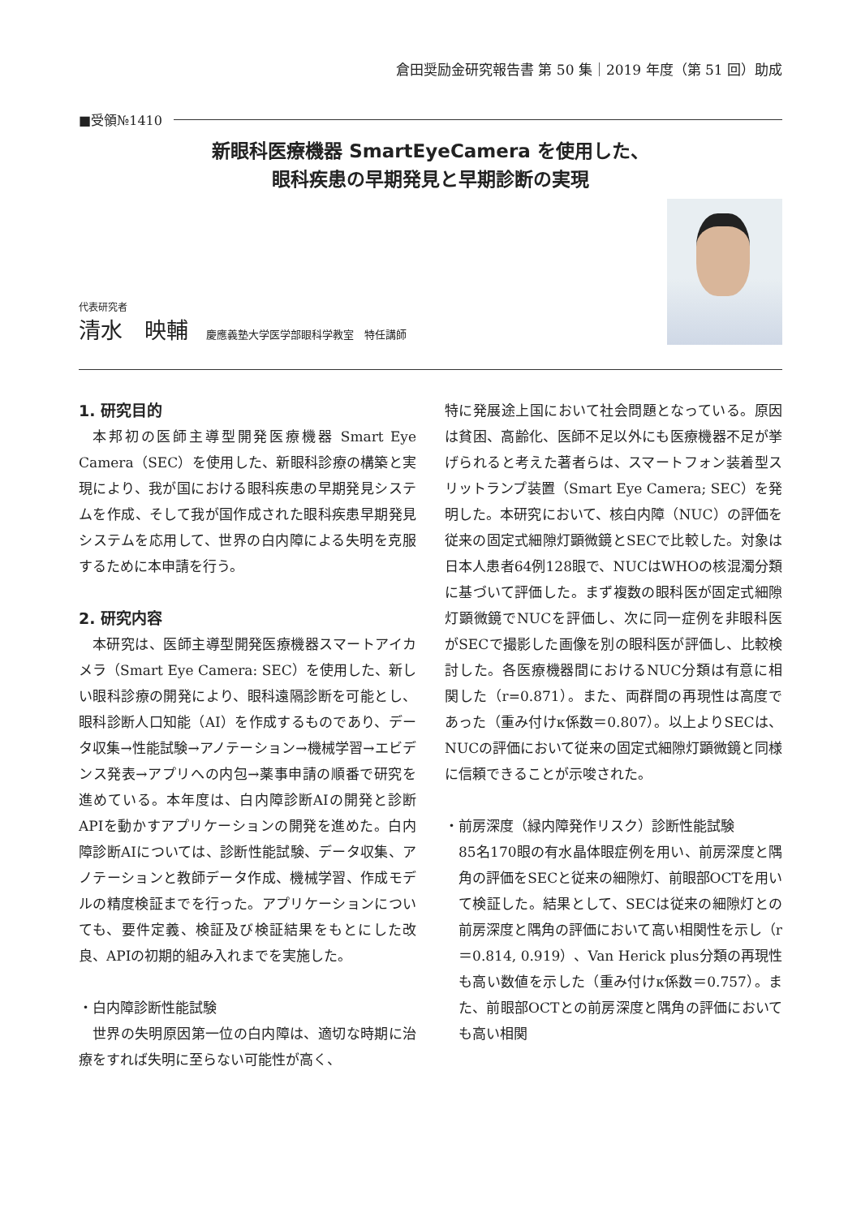倉田奨励金研究報告書 第 50 集｜2019 年度（第 51 回）助成
■受領№1410
新眼科医療機器 SmartEyeCamera を使用した、
眼科疾患の早期発見と早期診断の実現
代表研究者
清水　映輔 慶應義塾大学医学部眼科学教室　特任講師
1. 研究目的
本邦初の医師主導型開発医療機器 Smart Eye Camera（SEC）を使用した、新眼科診療の構築と実現により、我が国における眼科疾患の早期発見システムを作成、そして我が国作成された眼科疾患早期発見システムを応用して、世界の白内障による失明を克服するために本申請を行う。
2. 研究内容
本研究は、医師主導型開発医療機器スマートアイカメラ（Smart Eye Camera: SEC）を使用した、新しい眼科診療の開発により、眼科遠隔診断を可能とし、眼科診断人口知能（AI）を作成するものであり、データ収集→性能試験→アノテーション→機械学習→エビデンス発表→アプリへの内包→薬事申請の順番で研究を進めている。本年度は、白内障診断AIの開発と診断APIを動かすアプリケーションの開発を進めた。白内障診断AIについては、診断性能試験、データ収集、アノテーションと教師データ作成、機械学習、作成モデルの精度検証までを行った。アプリケーションについても、要件定義、検証及び検証結果をもとにした改良、APIの初期的組み入れまでを実施した。
・白内障診断性能試験
世界の失明原因第一位の白内障は、適切な時期に治療をすれば失明に至らない可能性が高く、
特に発展途上国において社会問題となっている。原因は貧困、高齢化、医師不足以外にも医療機器不足が挙げられると考えた著者らは、スマートフォン装着型スリットランプ装置（Smart Eye Camera; SEC）を発明した。本研究において、核白内障（NUC）の評価を従来の固定式細隙灯顕微鏡とSECで比較した。対象は日本人患者64例128眼で、NUCはWHOの核混濁分類に基づいて評価した。まず複数の眼科医が固定式細隙灯顕微鏡でNUCを評価し、次に同一症例を非眼科医がSECで撮影した画像を別の眼科医が評価し、比較検討した。各医療機器間におけるNUC分類は有意に相関した（r=0.871）。また、両群間の再現性は高度であった（重み付けκ係数＝0.807）。以上よりSECは、NUCの評価において従来の固定式細隙灯顕微鏡と同様に信頼できることが示唆された。
・前房深度（緑内障発作リスク）診断性能試験
85名170眼の有水晶体眼症例を用い、前房深度と隅角の評価をSECと従来の細隙灯、前眼部OCTを用いて検証した。結果として、SECは従来の細隙灯との前房深度と隅角の評価において高い相関性を示し（r＝0.814, 0.919）、Van Herick plus分類の再現性も高い数値を示した（重み付けκ係数＝0.757）。また、前眼部OCTとの前房深度と隅角の評価においても高い相関